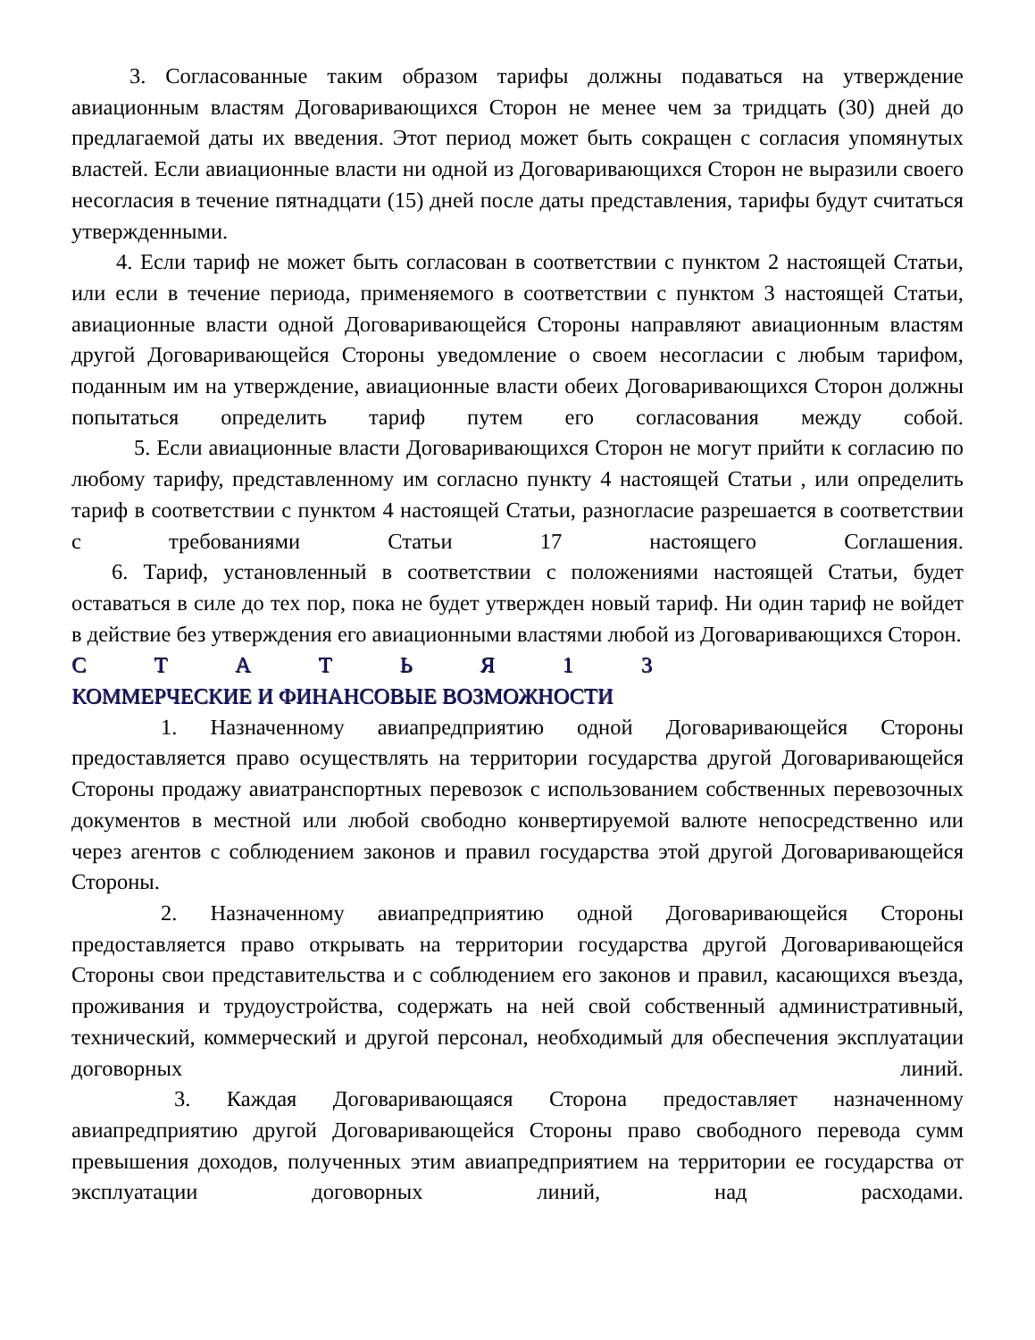3. Согласованные таким образом тарифы должны подаваться на утверждение авиационным властям Договаривающихся Сторон не менее чем за тридцать (30) дней до предлагаемой даты их введения. Этот период может быть сокращен с согласия упомянутых властей. Если авиационные власти ни одной из Договаривающихся Сторон не выразили своего несогласия в течение пятнадцати (15) дней после даты представления, тарифы будут считаться утвержденными.
4. Если тариф не может быть согласован в соответствии с пунктом 2 настоящей Статьи, или если в течение периода, применяемого в соответствии с пунктом 3 настоящей Статьи, авиационные власти одной Договаривающейся Стороны направляют авиационным властям другой Договаривающейся Стороны уведомление о своем несогласии с любым тарифом, поданным им на утверждение, авиационные власти обеих Договаривающихся Сторон должны попытаться определить тариф путем его согласования между собой.
5. Если авиационные власти Договаривающихся Сторон не могут прийти к согласию по любому тарифу, представленному им согласно пункту 4 настоящей Статьи , или определить тариф в соответствии с пунктом 4 настоящей Статьи, разногласие разрешается в соответствии с требованиями Статьи 17 настоящего Соглашения.
6. Тариф, установленный в соответствии с положениями настоящей Статьи, будет оставаться в силе до тех пор, пока не будет утвержден новый тариф. Ни один тариф не войдет в действие без утверждения его авиационными властями любой из Договаривающихся Сторон.
С Т А Т Ь Я 1 3
КОММЕРЧЕСКИЕ И ФИНАНСОВЫЕ ВОЗМОЖНОСТИ
1. Назначенному авиапредприятию одной Договаривающейся Стороны предоставляется право осуществлять на территории государства другой Договаривающейся Стороны продажу авиатранспортных перевозок с использованием собственных перевозочных документов в местной или любой свободно конвертируемой валюте непосредственно или через агентов с соблюдением законов и правил государства этой другой Договаривающейся Стороны.
2. Назначенному авиапредприятию одной Договаривающейся Стороны предоставляется право открывать на территории государства другой Договаривающейся Стороны свои представительства и с соблюдением его законов и правил, касающихся въезда, проживания и трудоустройства, содержать на ней свой собственный административный, технический, коммерческий и другой персонал, необходимый для обеспечения эксплуатации договорных линий.
3. Каждая Договаривающаяся Сторона предоставляет назначенному авиапредприятию другой Договаривающейся Стороны право свободного перевода сумм превышения доходов, полученных этим авиапредприятием на территории ее государства от эксплуатации договорных линий, над расходами.